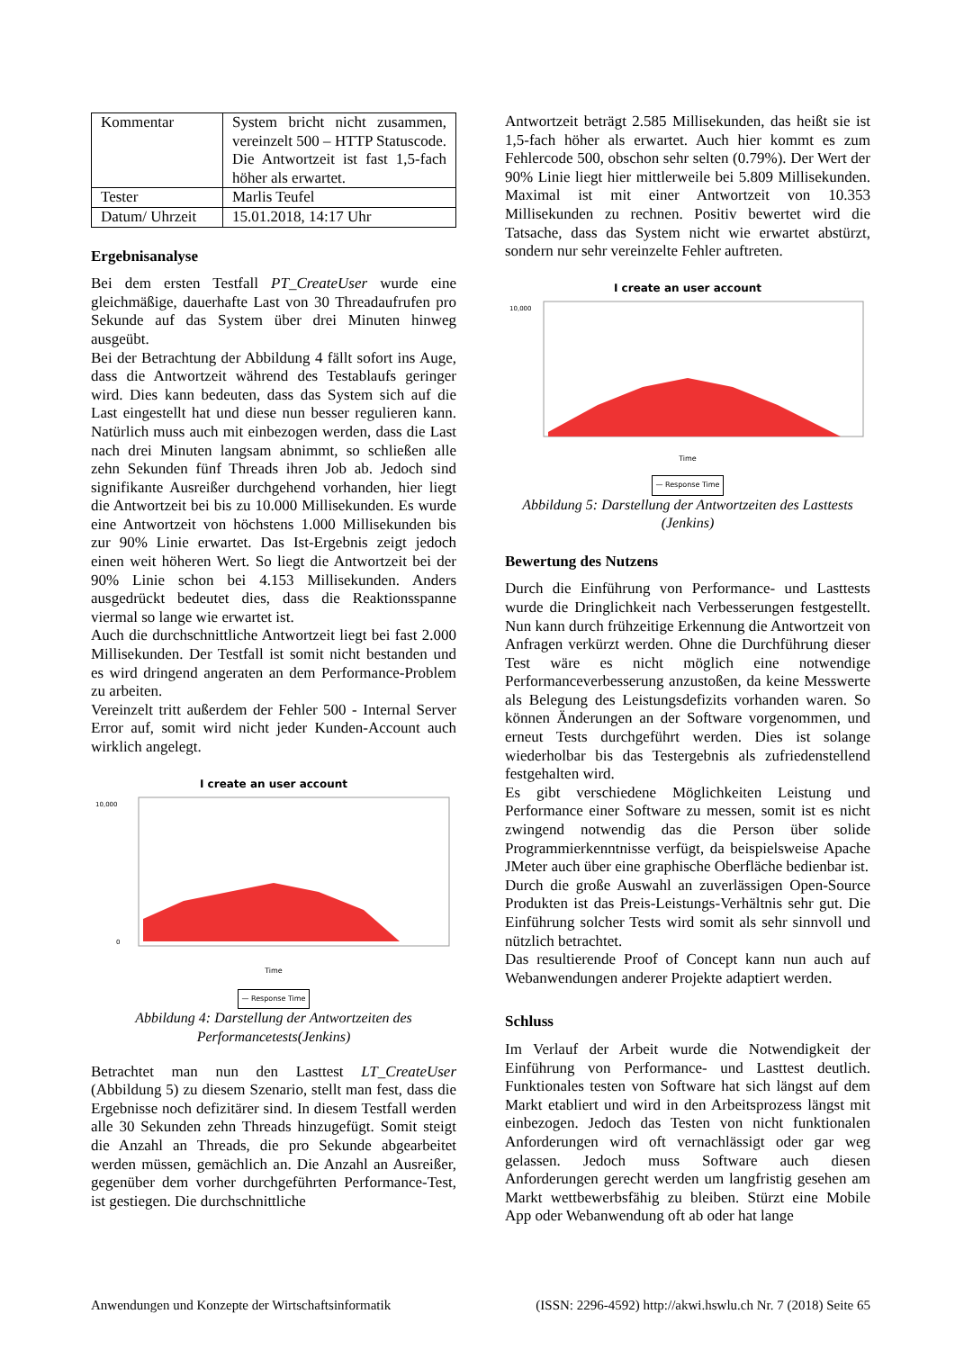| Kommentar | System bricht nicht zusammen, vereinzelt 500 – HTTP Statuscode. Die Antwortzeit ist fast 1,5-fach höher als erwartet. |
| Tester | Marlis Teufel |
| Datum/ Uhrzeit | 15.01.2018, 14:17 Uhr |
Ergebnisanalyse
Bei dem ersten Testfall PT_CreateUser wurde eine gleichmäßige, dauerhafte Last von 30 Threadaufrufen pro Sekunde auf das System über drei Minuten hinweg ausgeübt.
Bei der Betrachtung der Abbildung 4 fällt sofort ins Auge, dass die Antwortzeit während des Testablaufs geringer wird. Dies kann bedeuten, dass das System sich auf die Last eingestellt hat und diese nun besser regulieren kann. Natürlich muss auch mit einbezogen werden, dass die Last nach drei Minuten langsam abnimmt, so schließen alle zehn Sekunden fünf Threads ihren Job ab. Jedoch sind signifikante Ausreißer durchgehend vorhanden, hier liegt die Antwortzeit bei bis zu 10.000 Millisekunden. Es wurde eine Antwortzeit von höchstens 1.000 Millisekunden bis zur 90% Linie erwartet. Das Ist-Ergebnis zeigt jedoch einen weit höheren Wert. So liegt die Antwortzeit bei der 90% Linie schon bei 4.153 Millisekunden. Anders ausgedrückt bedeutet dies, dass die Reaktionsspanne viermal so lange wie erwartet ist.
Auch die durchschnittliche Antwortzeit liegt bei fast 2.000 Millisekunden. Der Testfall ist somit nicht bestanden und es wird dringend angeraten an dem Performance-Problem zu arbeiten.
Vereinzelt tritt außerdem der Fehler 500 - Internal Server Error auf, somit wird nicht jeder Kunden-Account auch wirklich angelegt.
I create an user account
10,000
0
Time
— Response Time
Abbildung 4: Darstellung der Antwortzeiten des Performancetests(Jenkins)
Betrachtet man nun den Lasttest LT_CreateUser (Abbildung 5) zu diesem Szenario, stellt man fest, dass die Ergebnisse noch defizitärer sind. In diesem Testfall werden alle 30 Sekunden zehn Threads hinzugefügt. Somit steigt die Anzahl an Threads, die pro Sekunde abgearbeitet werden müssen, gemächlich an. Die Anzahl an Ausreißer, gegenüber dem vorher durchgeführten Performance-Test, ist gestiegen. Die durchschnittliche
Antwortzeit beträgt 2.585 Millisekunden, das heißt sie ist 1,5-fach höher als erwartet. Auch hier kommt es zum Fehlercode 500, obschon sehr selten (0.79%). Der Wert der 90% Linie liegt hier mittlerweile bei 5.809 Millisekunden. Maximal ist mit einer Antwortzeit von 10.353 Millisekunden zu rechnen. Positiv bewertet wird die Tatsache, dass das System nicht wie erwartet abstürzt, sondern nur sehr vereinzelte Fehler auftreten.
I create an user account
10,000
Time
— Response Time
Abbildung 5: Darstellung der Antwortzeiten des Lasttests (Jenkins)
Bewertung des Nutzens
Durch die Einführung von Performance- und Lasttests wurde die Dringlichkeit nach Verbesserungen festgestellt. Nun kann durch frühzeitige Erkennung die Antwortzeit von Anfragen verkürzt werden. Ohne die Durchführung dieser Test wäre es nicht möglich eine notwendige Performanceverbesserung anzustoßen, da keine Messwerte als Belegung des Leistungsdefizits vorhanden waren. So können Änderungen an der Software vorgenommen, und erneut Tests durchgeführt werden. Dies ist solange wiederholbar bis das Testergebnis als zufriedenstellend festgehalten wird.
Es gibt verschiedene Möglichkeiten Leistung und Performance einer Software zu messen, somit ist es nicht zwingend notwendig das die Person über solide Programmierkenntnisse verfügt, da beispielsweise Apache JMeter auch über eine graphische Oberfläche bedienbar ist.
Durch die große Auswahl an zuverlässigen Open-Source Produkten ist das Preis-Leistungs-Verhältnis sehr gut. Die Einführung solcher Tests wird somit als sehr sinnvoll und nützlich betrachtet.
Das resultierende Proof of Concept kann nun auch auf Webanwendungen anderer Projekte adaptiert werden.
Schluss
Im Verlauf der Arbeit wurde die Notwendigkeit der Einführung von Performance- und Lasttest deutlich. Funktionales testen von Software hat sich längst auf dem Markt etabliert und wird in den Arbeitsprozess längst mit einbezogen. Jedoch das Testen von nicht funktionalen Anforderungen wird oft vernachlässigt oder gar weg gelassen. Jedoch muss Software auch diesen Anforderungen gerecht werden um langfristig gesehen am Markt wettbewerbsfähig zu bleiben. Stürzt eine Mobile App oder Webanwendung oft ab oder hat lange
Anwendungen und Konzepte der Wirtschaftsinformatik (ISSN: 2296-4592) http://akwi.hswlu.ch Nr. 7 (2018) Seite 65